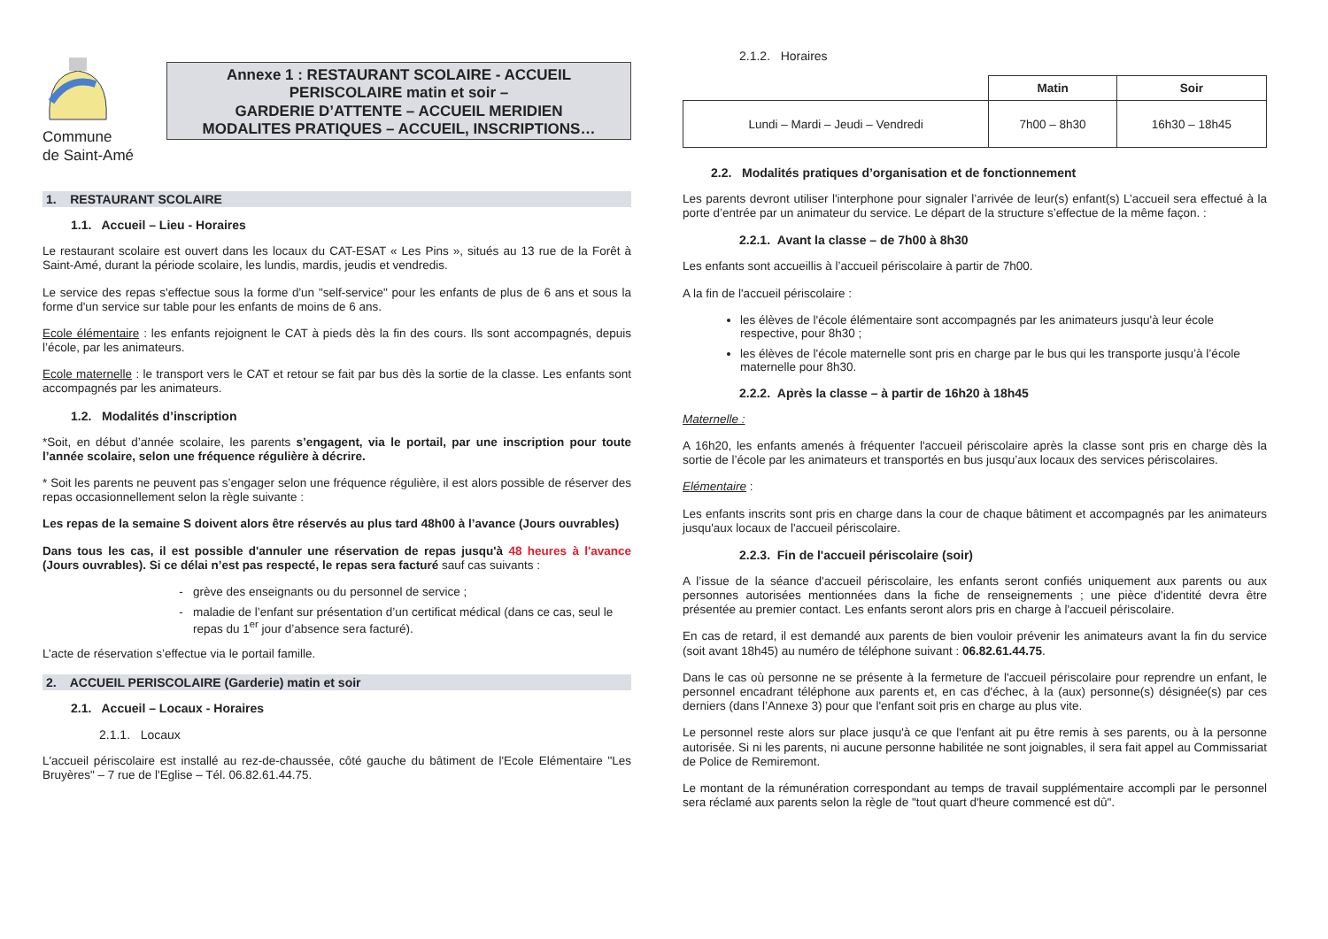Commune
de Saint-Amé
Annexe 1 : RESTAURANT SCOLAIRE - ACCUEIL
PERISCOLAIRE matin et soir –
GARDERIE D’ATTENTE – ACCUEIL MERIDIEN
MODALITES PRATIQUES – ACCUEIL, INSCRIPTIONS…
1. RESTAURANT SCOLAIRE
1.1. Accueil – Lieu - Horaires
Le restaurant scolaire est ouvert dans les locaux du CAT-ESAT « Les Pins », situés au 13 rue de la Forêt à Saint-Amé, durant la période scolaire, les lundis, mardis, jeudis et vendredis.
Le service des repas s'effectue sous la forme d'un "self-service" pour les enfants de plus de 6 ans et sous la forme d'un service sur table pour les enfants de moins de 6 ans.
Ecole élémentaire : les enfants rejoignent le CAT à pieds dès la fin des cours. Ils sont accompagnés, depuis l’école, par les animateurs.
Ecole maternelle : le transport vers le CAT et retour se fait par bus dès la sortie de la classe. Les enfants sont accompagnés par les animateurs.
1.2. Modalités d’inscription
*Soit, en début d’année scolaire, les parents s’engagent, via le portail, par une inscription pour toute l’année scolaire, selon une fréquence régulière à décrire.
* Soit les parents ne peuvent pas s’engager selon une fréquence régulière, il est alors possible de réserver des repas occasionnellement selon la règle suivante :
Les repas de la semaine S doivent alors être réservés au plus tard 48h00 à l’avance (Jours ouvrables)
Dans tous les cas, il est possible d'annuler une réservation de repas jusqu'à 48 heures à l'avance (Jours ouvrables). Si ce délai n’est pas respecté, le repas sera facturé sauf cas suivants :
grève des enseignants ou du personnel de service ;
maladie de l’enfant sur présentation d’un certificat médical (dans ce cas, seul le repas du 1<sup>er</sup> jour d’absence sera facturé).
L’acte de réservation s’effectue via le portail famille.
2. ACCUEIL PERISCOLAIRE (Garderie) matin et soir
2.1. Accueil – Locaux - Horaires
2.1.1. Locaux
L'accueil périscolaire est installé au rez-de-chaussée, côté gauche du bâtiment de l'Ecole Elémentaire "Les Bruyères" – 7 rue de l'Eglise – Tél. 06.82.61.44.75.
2.1.2. Horaires
| | Matin | Soir |
| --- | --- | --- |
| Lundi – Mardi – Jeudi – Vendredi | 7h00 – 8h30 | 16h30 – 18h45 |
2.2. Modalités pratiques d’organisation et de fonctionnement
Les parents devront utiliser l'interphone pour signaler l’arrivée de leur(s) enfant(s) L’accueil sera effectué à la porte d’entrée par un animateur du service. Le départ de la structure s’effectue de la même façon. :
2.2.1. Avant la classe – de 7h00 à 8h30
Les enfants sont accueillis à l’accueil périscolaire à partir de 7h00.
A la fin de l'accueil périscolaire :
les élèves de l'école élémentaire sont accompagnés par les animateurs jusqu'à leur école respective, pour 8h30 ;
les élèves de l'école maternelle sont pris en charge par le bus qui les transporte jusqu’à l’école maternelle pour 8h30.
2.2.2. Après la classe – à partir de 16h20 à 18h45
Maternelle :
A 16h20, les enfants amenés à fréquenter l'accueil périscolaire après la classe sont pris en charge dès la sortie de l’école par les animateurs et transportés en bus jusqu’aux locaux des services périscolaires.
Elémentaire :
Les enfants inscrits sont pris en charge dans la cour de chaque bâtiment et accompagnés par les animateurs jusqu'aux locaux de l'accueil périscolaire.
2.2.3. Fin de l'accueil périscolaire (soir)
A l’issue de la séance d'accueil périscolaire, les enfants seront confiés uniquement aux parents ou aux personnes autorisées mentionnées dans la fiche de renseignements ; une pièce d'identité devra être présentée au premier contact. Les enfants seront alors pris en charge à l'accueil périscolaire.
En cas de retard, il est demandé aux parents de bien vouloir prévenir les animateurs avant la fin du service (soit avant 18h45) au numéro de téléphone suivant : 06.82.61.44.75.
Dans le cas où personne ne se présente à la fermeture de l'accueil périscolaire pour reprendre un enfant, le personnel encadrant téléphone aux parents et, en cas d'échec, à la (aux) personne(s) désignée(s) par ces derniers (dans l’Annexe 3) pour que l'enfant soit pris en charge au plus vite.
Le personnel reste alors sur place jusqu'à ce que l'enfant ait pu être remis à ses parents, ou à la personne autorisée. Si ni les parents, ni aucune personne habilitée ne sont joignables, il sera fait appel au Commissariat de Police de Remiremont.
Le montant de la rémunération correspondant au temps de travail supplémentaire accompli par le personnel sera réclamé aux parents selon la règle de "tout quart d'heure commencé est dû".